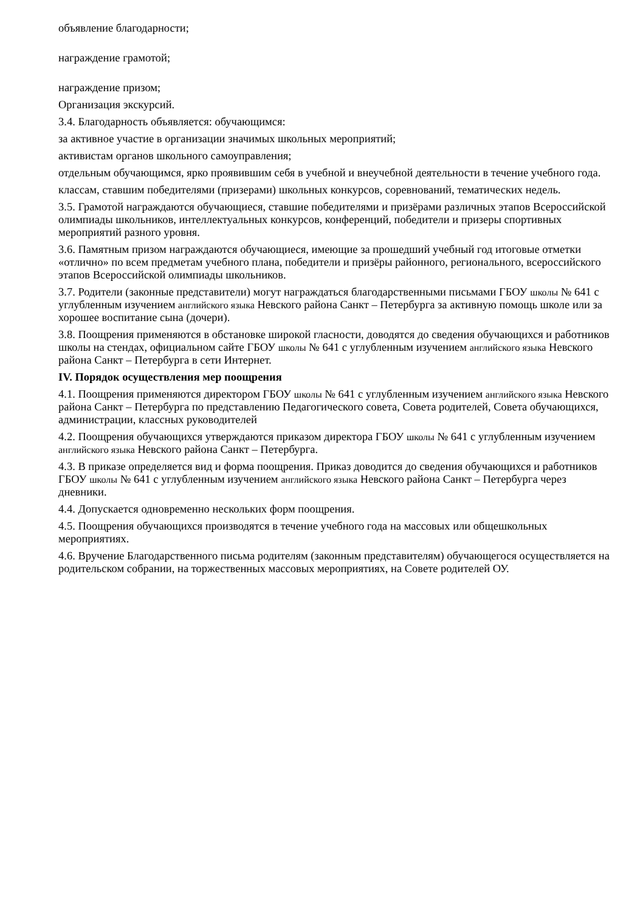объявление благодарности;
награждение грамотой;
награждение призом;
Организация экскурсий.
3.4. Благодарность объявляется: обучающимся:
за активное участие в организации значимых школьных мероприятий;
активистам органов школьного самоуправления;
отдельным обучающимся, ярко проявившим себя в учебной и внеучебной деятельности в течение учебного года.
классам, ставшим победителями (призерами) школьных конкурсов, соревнований, тематических недель.
3.5. Грамотой награждаются обучающиеся, ставшие победителями и призёрами различных этапов Всероссийской олимпиады школьников, интеллектуальных конкурсов, конференций, победители и призеры спортивных мероприятий разного уровня.
3.6. Памятным призом награждаются обучающиеся, имеющие за прошедший учебный год итоговые отметки «отлично» по всем предметам учебного плана, победители и призёры районного, регионального, всероссийского этапов Всероссийской олимпиады школьников.
3.7. Родители (законные представители) могут награждаться благодарственными письмами ГБОУ школы № 641 с углубленным изучением английского языка Невского района Санкт – Петербурга за активную помощь школе или за хорошее воспитание сына (дочери).
3.8. Поощрения применяются в обстановке широкой гласности, доводятся до сведения обучающихся и работников школы на стендах, официальном сайте ГБОУ школы № 641 с углубленным изучением английского языка Невского района Санкт – Петербурга в сети Интернет.
IV. Порядок осуществления мер поощрения
4.1. Поощрения применяются директором ГБОУ школы № 641 с углубленным изучением английского языка Невского района Санкт – Петербурга по представлению Педагогического совета, Совета родителей, Совета обучающихся, администрации, классных руководителей
4.2. Поощрения обучающихся утверждаются приказом директора ГБОУ школы № 641 с углубленным изучением английского языка Невского района Санкт – Петербурга.
4.3. В приказе определяется вид и форма поощрения. Приказ доводится до сведения обучающихся и работников ГБОУ школы № 641 с углубленным изучением английского языка Невского района Санкт – Петербурга через дневники.
4.4. Допускается одновременно нескольких форм поощрения.
4.5. Поощрения обучающихся производятся в течение учебного года на массовых или общешкольных мероприятиях.
4.6. Вручение Благодарственного письма родителям (законным представителям) обучающегося осуществляется на родительском собрании, на торжественных массовых мероприятиях, на Совете родителей ОУ.